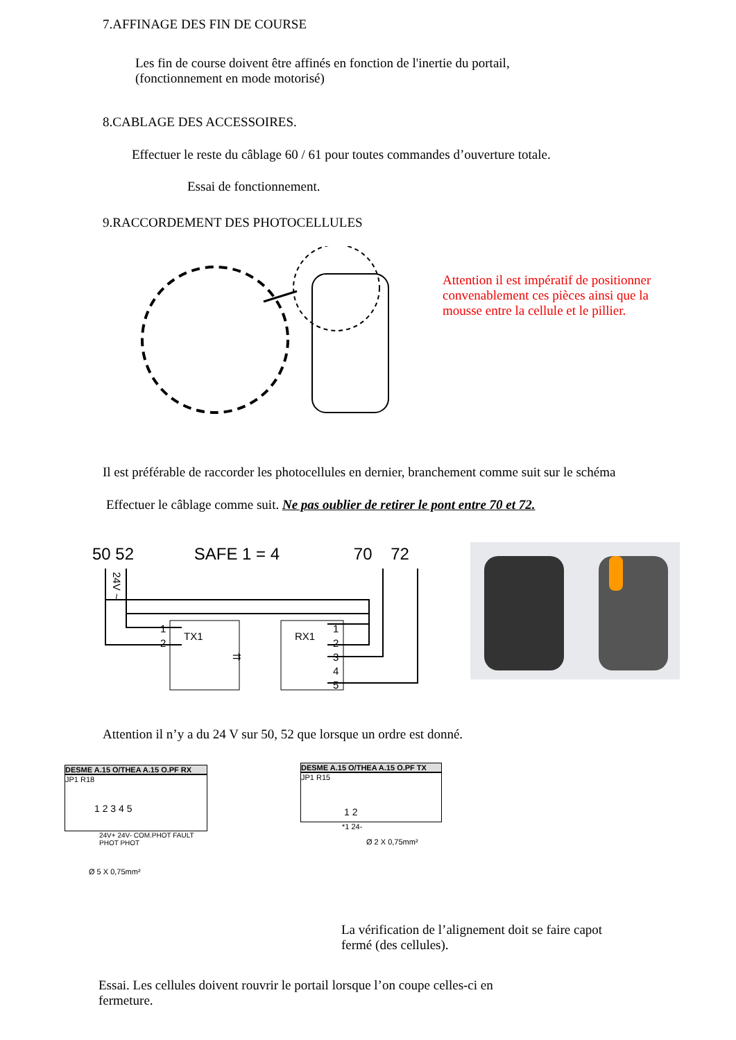7.AFFINAGE DES FIN DE COURSE
Les fin de course doivent être affinés en fonction de l'inertie du portail,
(fonctionnement en mode motorisé)
8.CABLAGE DES ACCESSOIRES.
Effectuer le reste du câblage 60 / 61 pour toutes commandes d’ouverture totale.
Essai de fonctionnement.
9.RACCORDEMENT DES PHOTOCELLULES
Attention il est impératif de positionner
convenablement ces pièces ainsi que la
mousse entre la cellule et le pillier.
Il est préférable de raccorder les photocellules en dernier, branchement comme suit sur le schéma
Effectuer le câblage comme suit. Ne pas oublier de retirer le pont entre 70 et 72.
50 52 SAFE 1 = 4 70 72
TX1
RX1
1
2
1
2
3
4
5
24V ~
⇉
Attention il n’y a du 24 V sur 50, 52 que lorsque un ordre est donné.
DESME A.15 O/THEA A.15 O.PF RX
JP1 R18
1 2 3 4 5
24V+ 24V- COM.PHOT FAULT PHOT PHOT
Ø 5 X 0,75mm²
DESME A.15 O/THEA A.15 O.PF TX
JP1 R15
1 2
*1 24-
Ø 2 X 0,75mm²
La vérification de l’alignement doit se faire capot
fermé (des cellules).
Essai. Les cellules doivent rouvrir le portail lorsque l’on coupe celles-ci en
fermeture.